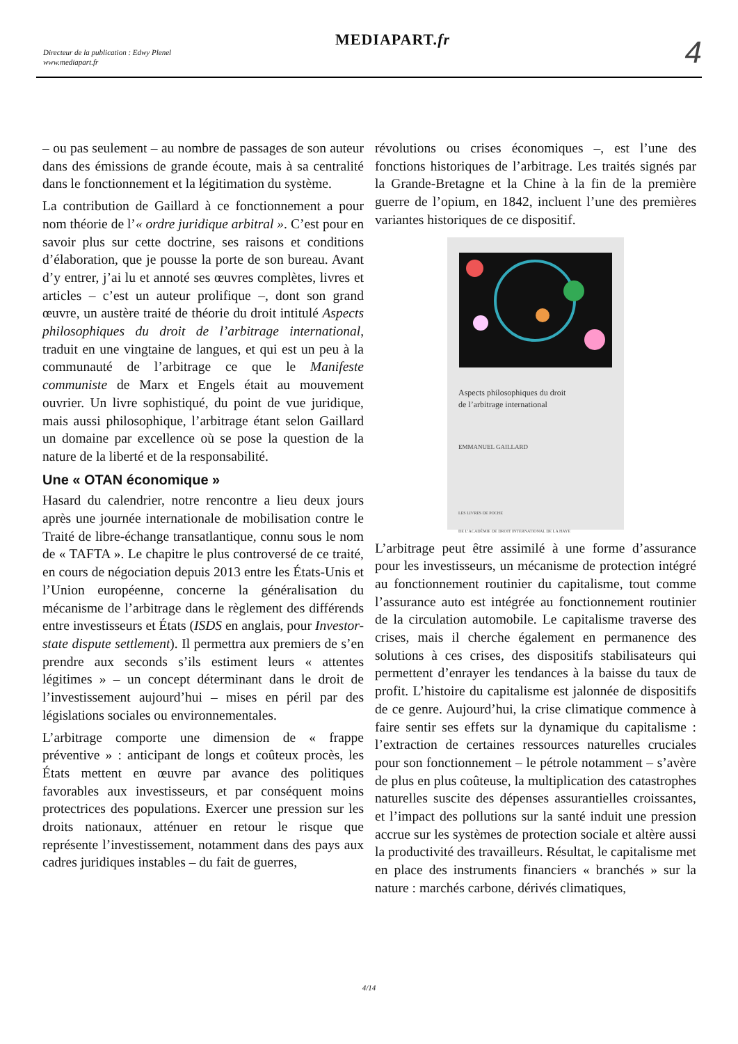Directeur de la publication : Edwy Plenel
www.mediapart.fr
MEDIAPART.fr 4
– ou pas seulement – au nombre de passages de son auteur dans des émissions de grande écoute, mais à sa centralité dans le fonctionnement et la légitimation du système.
La contribution de Gaillard à ce fonctionnement a pour nom théorie de l’« ordre juridique arbitral ». C’est pour en savoir plus sur cette doctrine, ses raisons et conditions d’élaboration, que je pousse la porte de son bureau. Avant d’y entrer, j’ai lu et annoté ses œuvres complètes, livres et articles – c’est un auteur prolifique –, dont son grand œuvre, un austère traité de théorie du droit intitulé Aspects philosophiques du droit de l’arbitrage international, traduit en une vingtaine de langues, et qui est un peu à la communauté de l’arbitrage ce que le Manifeste communiste de Marx et Engels était au mouvement ouvrier. Un livre sophistiqué, du point de vue juridique, mais aussi philosophique, l’arbitrage étant selon Gaillard un domaine par excellence où se pose la question de la nature de la liberté et de la responsabilité.
Une « OTAN économique »
Hasard du calendrier, notre rencontre a lieu deux jours après une journée internationale de mobilisation contre le Traité de libre-échange transatlantique, connu sous le nom de « TAFTA ». Le chapitre le plus controversé de ce traité, en cours de négociation depuis 2013 entre les États-Unis et l’Union européenne, concerne la généralisation du mécanisme de l’arbitrage dans le règlement des différends entre investisseurs et États (ISDS en anglais, pour Investor-state dispute settlement). Il permettra aux premiers de s’en prendre aux seconds s’ils estiment leurs « attentes légitimes » – un concept déterminant dans le droit de l’investissement aujourd’hui – mises en péril par des législations sociales ou environnementales.
L’arbitrage comporte une dimension de « frappe préventive » : anticipant de longs et coûteux procès, les États mettent en œuvre par avance des politiques favorables aux investisseurs, et par conséquent moins protectrices des populations. Exercer une pression sur les droits nationaux, atténuer en retour le risque que représente l’investissement, notamment dans des pays aux cadres juridiques instables – du fait de guerres,
révolutions ou crises économiques –, est l’une des fonctions historiques de l’arbitrage. Les traités signés par la Grande-Bretagne et la Chine à la fin de la première guerre de l’opium, en 1842, incluent l’une des premières variantes historiques de ce dispositif.
Aspects philosophiques du droit
de l’arbitrage international
EMMANUEL GAILLARD
LES LIVRES DE POCHE
DE L’ACADÉMIE DE DROIT INTERNATIONAL DE LA HAYE
L’arbitrage peut être assimilé à une forme d’assurance pour les investisseurs, un mécanisme de protection intégré au fonctionnement routinier du capitalisme, tout comme l’assurance auto est intégrée au fonctionnement routinier de la circulation automobile. Le capitalisme traverse des crises, mais il cherche également en permanence des solutions à ces crises, des dispositifs stabilisateurs qui permettent d’enrayer les tendances à la baisse du taux de profit. L’histoire du capitalisme est jalonnée de dispositifs de ce genre. Aujourd’hui, la crise climatique commence à faire sentir ses effets sur la dynamique du capitalisme : l’extraction de certaines ressources naturelles cruciales pour son fonctionnement – le pétrole notamment – s’avère de plus en plus coûteuse, la multiplication des catastrophes naturelles suscite des dépenses assurantielles croissantes, et l’impact des pollutions sur la santé induit une pression accrue sur les systèmes de protection sociale et altère aussi la productivité des travailleurs. Résultat, le capitalisme met en place des instruments financiers « branchés » sur la nature : marchés carbone, dérivés climatiques,
4/14